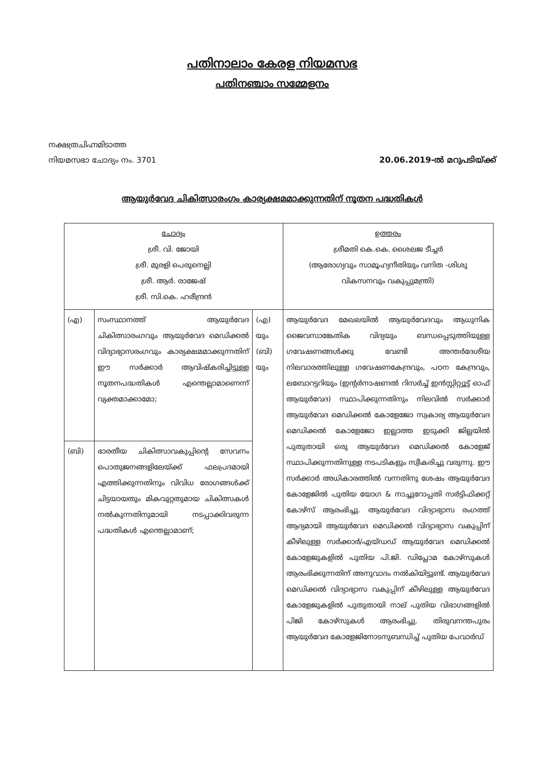പതിനാലാം കേരള നിയമസഭ
പതിനഞ്ചാം സമ്മേളനം
നക്ഷത്രചിഹ്നമിടാത്ത
നിയമസഭാ ചോദ്യം നം. 3701
20.06.2019-ൽ മറുപടിയ്ക്ക്
ആയുർവേദ ചികിത്സാരംഗം കാര്യക്ഷമമാക്കുന്നതിന് നൂതന പദ്ധതികൾ
| ചോദ്യം ശ്രീ. വി. ജോയി ശ്രീ. മുരളി പെരുനെല്ലി ശ്രീ. ആർ. രാജേഷ് ശ്രീ. സി.കെ. ഹരീന്ദ്രൻ | | | ഉത്തരം ശ്രീമതി കെ.കെ. ശൈലജ ടീച്ചർ (ആരോഗ്യവും സാമൂഹ്യനീതിയും വനിത -ശിശു വികസനവും വകുപ്പുമന്ത്രി) |
| (എ) | സംസ്ഥാനത്ത് ആയുർവേദ ചികിത്സാരംഗവും ആയുർവേദ മെഡിക്കൽ വിദ്യാഭ്യാസരംഗവും കാര്യക്ഷമമാക്കുന്നതിന് ഈ സർക്കാർ ആവിഷ്കരിച്ചിട്ടുള്ള നൂതനപദ്ധതികൾ എന്തെല്ലാമാണെന്ന് വ്യക്തമാക്കാമോ; | (എ) യും (ബി) യും | ആയുർവേദ മേഖലയിൽ ആയുർവേദവും ആധുനിക ജൈവസാങ്കേതിക വിദ്യയും ബന്ധപ്പെടുത്തിയുള്ള ഗവേഷണങ്ങൾക്കു വേണ്ടി അന്തർദേശീയ നിലവാരത്തിലുള്ള ഗവേഷണകേന്ദ്രവും, പഠന കേന്ദ്രവും, ലബോറട്ടറിയും (ഇന്റർനാഷണൽ റിസർച്ച് ഇൻസ്റ്റിറ്റ്യൂട്ട് ഓഫ് ആയുർവേദ) സ്ഥാപിക്കുന്നതിനും നിലവിൽ സർക്കാർ ആയുർവേദ മെഡിക്കൽ കോളേജോ സ്വകാര്യ ആയുർവേദ മെഡിക്കൽ കോളേജോ ഇല്ലാത്ത ഇടുക്കി ജില്ലയിൽ പുതുതായി ഒരു ആയുർവേദ മെഡിക്കൽ കോളേജ് സ്ഥാപിക്കുന്നതിനുള്ള നടപടികളും സ്വീകരിച്ചു വരുന്നു. ഈ സർക്കാർ അധികാരത്തിൽ വന്നതിനു ശേഷം ആയുർവേദ കോളേജിൽ പുതിയ യോഗ & നാച്ചുറോപ്പതി സർട്ടിഫിക്കറ്റ് കോഴ്സ് ആരംഭിച്ചു. ആയുർവേദ വിദ്യാഭ്യാസ രംഗത്ത് ആദ്യമായി ആയുർവേദ മെഡിക്കൽ വിദ്യാഭ്യാസ വകുപ്പിന് കീഴിലുള്ള സർക്കാർ/എയ്ഡഡ് ആയുർവേദ മെഡിക്കൽ കോളേജുകളിൽ പുതിയ പി.ജി. ഡിപ്ലോമ കോഴ്സുകൾ ആരംഭിക്കുന്നതിന് അനുവാദം നൽകിയിട്ടുണ്ട്. ആയുർവേദ മെഡിക്കൽ വിദ്യാഭ്യാസ വകുപ്പിന് കീഴിലുള്ള ആയുർവേദ കോളേജുകളിൽ പുതുതായി നാല് പുതിയ വിഭാഗങ്ങളിൽ പിജി കോഴ്സുകൾ ആരംഭിച്ചു. തിരുവനന്തപുരം ആയുർവേദ കോളേജിനോടനുബന്ധിച്ച് പുതിയ പേവാർഡ് |
| (ബി) | ഭാരതീയ ചികിത്സാവകുപ്പിന്റെ സേവനം പൊതുജനങ്ങളിലേയ്ക്ക് ഫലപ്രദമായി എത്തിക്കുന്നതിനും വിവിധ രോഗങ്ങൾക്ക് ചിട്ടയായതും മികവുറ്റതുമായ ചികിത്സകൾ നൽകുന്നതിനുമായി നടപ്പാക്കിവരുന്ന പദ്ധതികൾ എന്തെല്ലാമാണ്; | | |